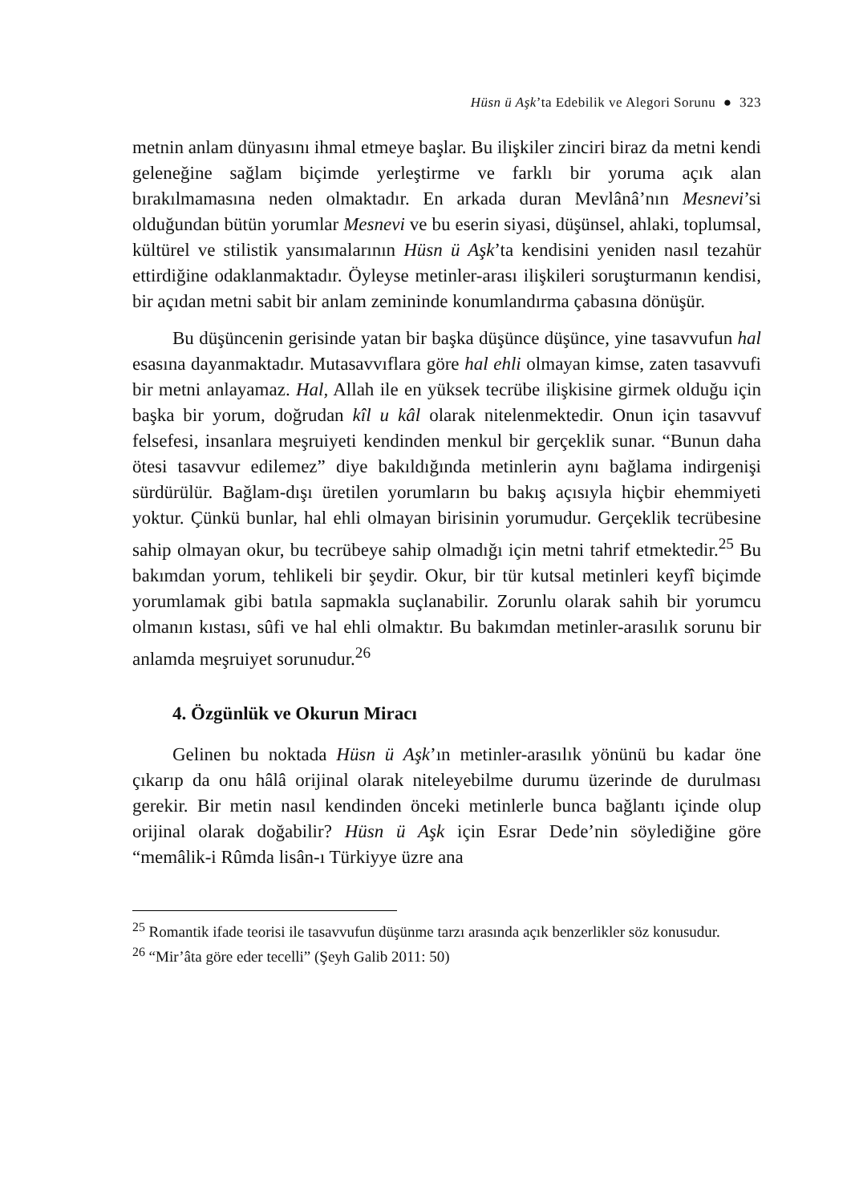Hüsn ü Aşk’ta Edebilik ve Alegori Sorunu ● 323
metnin anlam dünyasını ihmal etmeye başlar. Bu ilişkiler zinciri biraz da metni kendi geleneğine sağlam biçimde yerleştirme ve farklı bir yoruma açık alan bırakılmamasına neden olmaktadır. En arkada duran Mevlânâ’nın Mesnevi’si olduğundan bütün yorumlar Mesnevi ve bu eserin siyasi, düşünsel, ahlaki, toplumsal, kültürel ve stilistik yansımalarının Hüsn ü Aşk’ta kendisini yeniden nasıl tezahür ettirdiğine odaklanmaktadır. Öyleyse metinler-arası ilişkileri soruşturmanın kendisi, bir açıdan metni sabit bir anlam zemininde konumlandırma çabasına dönüşür.
Bu düşüncenin gerisinde yatan bir başka düşünce düşünce, yine tasavvufun hal esasına dayanmaktadır. Mutasavvıflara göre hal ehli olmayan kimse, zaten tasavvufi bir metni anlayamaz. Hal, Allah ile en yüksek tecrübe ilişkisine girmek olduğu için başka bir yorum, doğrudan kîl u kâl olarak nitelenmektedir. Onun için tasavvuf felsefesi, insanlara meşruiyeti kendinden menkul bir gerçeklik sunar. “Bunun daha ötesi tasavvur edilemez” diye bakıldığında metinlerin aynı bağlama indirgenişi sürdürülür. Bağlam-dışı üretilen yorumların bu bakış açısıyla hiçbir ehemmiyeti yoktur. Çünkü bunlar, hal ehli olmayan birisinin yorumudur. Gerçeklik tecrübesine sahip olmayan okur, bu tecrübeye sahip olmadığı için metni tahrif etmektedir.<sup>25</sup> Bu bakımdan yorum, tehlikeli bir şeydir. Okur, bir tür kutsal metinleri keyfî biçimde yorumlamak gibi batıla sapmakla suçlanabilir. Zorunlu olarak sahih bir yorumcu olmanın kıstası, sûfi ve hal ehli olmaktır. Bu bakımdan metinler-arasılık sorunu bir anlamda meşruiyet sorunudur.<sup>26</sup>
4. Özgünlük ve Okurun Miracı
Gelinen bu noktada Hüsn ü Aşk’ın metinler-arasılık yönünü bu kadar öne çıkarıp da onu hâlâ orijinal olarak niteleyebilme durumu üzerinde de durulması gerekir. Bir metin nasıl kendinden önceki metinlerle bunca bağlantı içinde olup orijinal olarak doğabilir? Hüsn ü Aşk için Esrar Dede’nin söylediğine göre “memâlik-i Rûmda lisân-ı Türkiyye üzre ana
<sup>25</sup> Romantik ifade teorisi ile tasavvufun düşünme tarzı arasında açık benzerlikler söz konusudur.
<sup>26</sup> “Mir’âta göre eder tecelli” (Şeyh Galib 2011: 50)